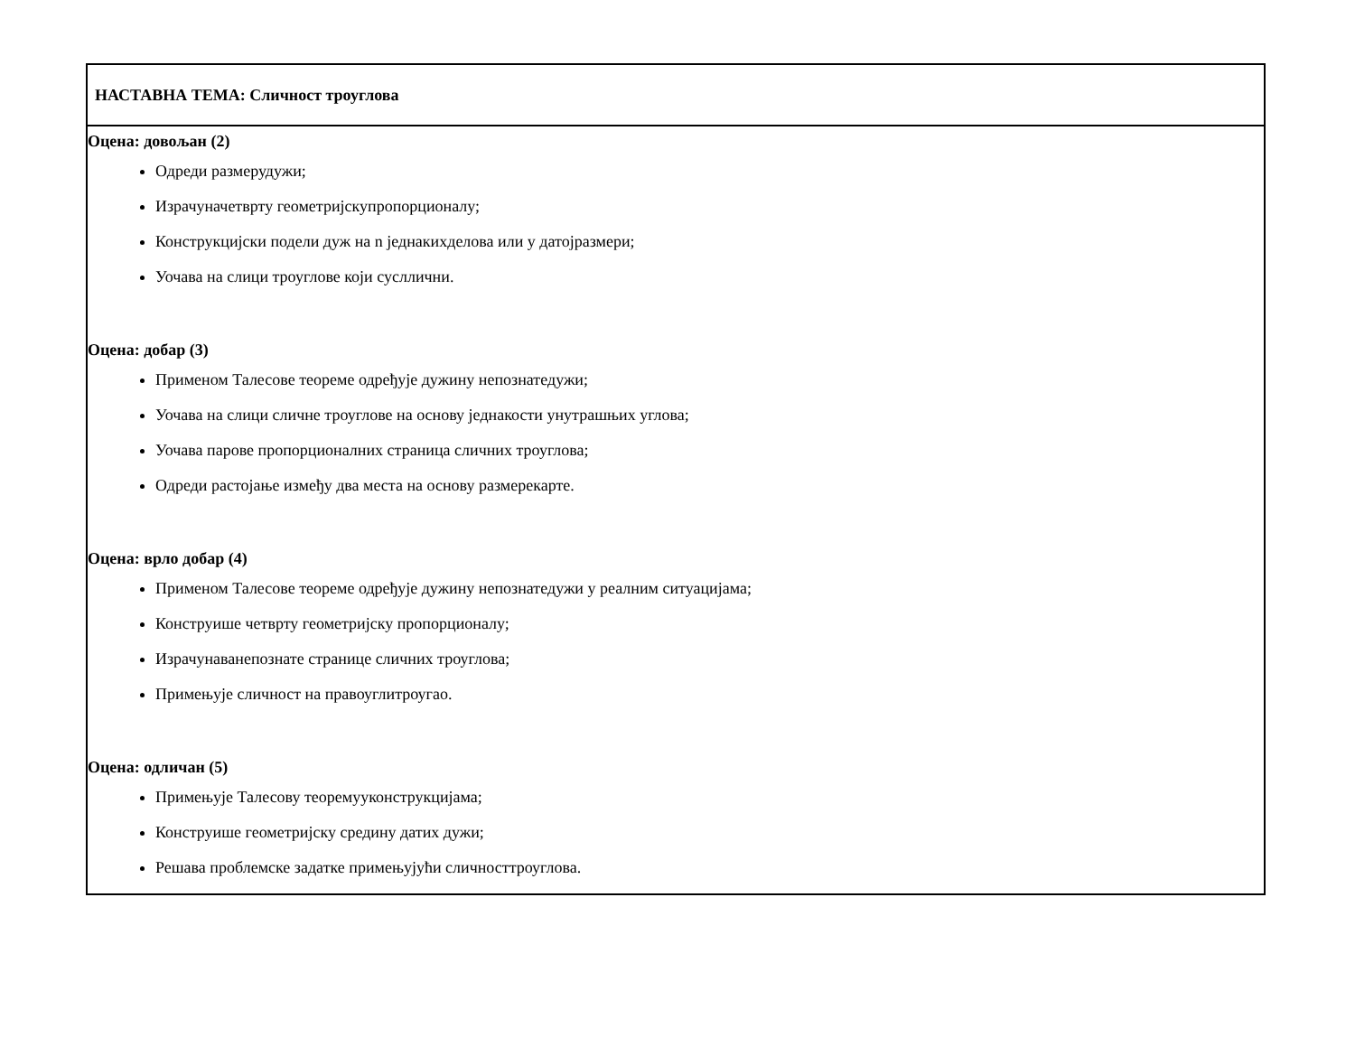| НАСТАВНА ТЕМА: Сличност троуглова |
| Оцена: довољан (2) Одреди размерудужи; Израчуначетврту геометријскупропорционалу; Конструкцијски подели дуж на n једнакихделова или у датојразмери; Уочава на слици троуглове који сусллични. Оцена: добар (3) Применом Талесове теореме одређује дужину непознатедужи; Уочава на слици сличне троуглове на основу једнакости унутрашњих углова; Уочава парове пропорционалних страница сличних троуглова; Одреди растојање између два места на основу размерекарте. Оцена: врло добар (4) Применом Талесове теореме одређује дужину непознатедужи у реалним ситуацијама; Конструише четврту геометријску пропорционалу; Израчунаванепознате странице сличних троуглова; Примењује сличност на правоуглитроугао. Оцена: одличан (5) Примењује Талесову теоремууконструкцијама; Конструише геометријску средину датих дужи; Решава проблемске задатке примењујући сличносттроуглова. |